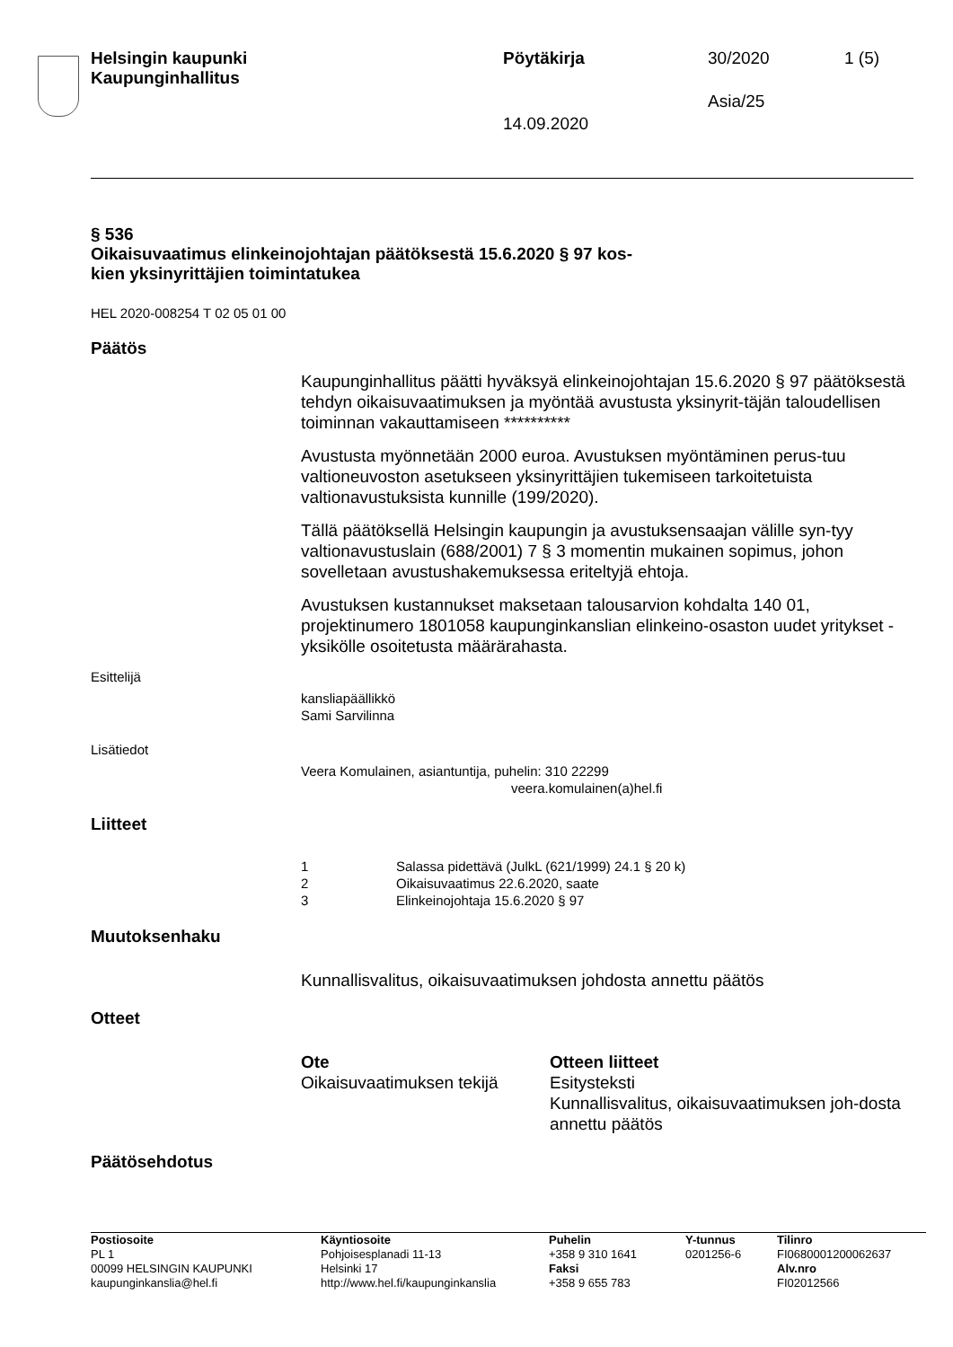Helsingin kaupunki
Kaupunginhallitus
Pöytäkirja 30/2020 1 (5)
Asia/25
14.09.2020
§ 536
Oikaisuvaatimus elinkeinojohtajan päätöksestä 15.6.2020 § 97 kos-
kien yksinyrittäjien toimintatukea
HEL 2020-008254 T 02 05 01 00
Päätös
Kaupunginhallitus päätti hyväksyä elinkeinojohtajan 15.6.2020 § 97 päätöksestä tehdyn oikaisuvaatimuksen ja myöntää avustusta yksinyrit-täjän taloudellisen toiminnan vakauttamiseen **********
Avustusta myönnetään 2000 euroa. Avustuksen myöntäminen perus-tuu valtioneuvoston asetukseen yksinyrittäjien tukemiseen tarkoitetuista valtionavustuksista kunnille (199/2020).
Tällä päätöksellä Helsingin kaupungin ja avustuksensaajan välille syn-tyy valtionavustuslain (688/2001) 7 § 3 momentin mukainen sopimus, johon sovelletaan avustushakemuksessa eriteltyjä ehtoja.
Avustuksen kustannukset maksetaan talousarvion kohdalta 140 01, projektinumero 1801058 kaupunginkanslian elinkeino-osaston uudet yritykset -yksikölle osoitetusta määrärahasta.
Esittelijä
kansliapäällikkö
Sami Sarvilinna
Lisätiedot
Veera Komulainen, asiantuntija, puhelin: 310 22299
veera.komulainen(a)hel.fi
Liitteet
1 Salassa pidettävä (JulkL (621/1999) 24.1 § 20 k)
2 Oikaisuvaatimus 22.6.2020, saate
3 Elinkeinojohtaja 15.6.2020 § 97
Muutoksenhaku
Kunnallisvalitus, oikaisuvaatimuksen johdosta annettu päätös
Otteet
Ote
Oikaisuvaatimuksen tekijä
Otteen liitteet
Esitysteksti
Kunnallisvalitus, oikaisuvaatimuksen joh-dosta annettu päätös
Päätösehdotus
Postiosoite
PL 1
00099 HELSINGIN KAUPUNKI
kaupunginkanslia@hel.fi
Käyntiosoite
Pohjoisesplanadi 11-13
Helsinki 17
http://www.hel.fi/kaupunginkanslia
Puhelin
+358 9 310 1641
Faksi
+358 9 655 783
Y-tunnus
0201256-6
Tilinro
FI0680001200062637
Alv.nro
FI02012566